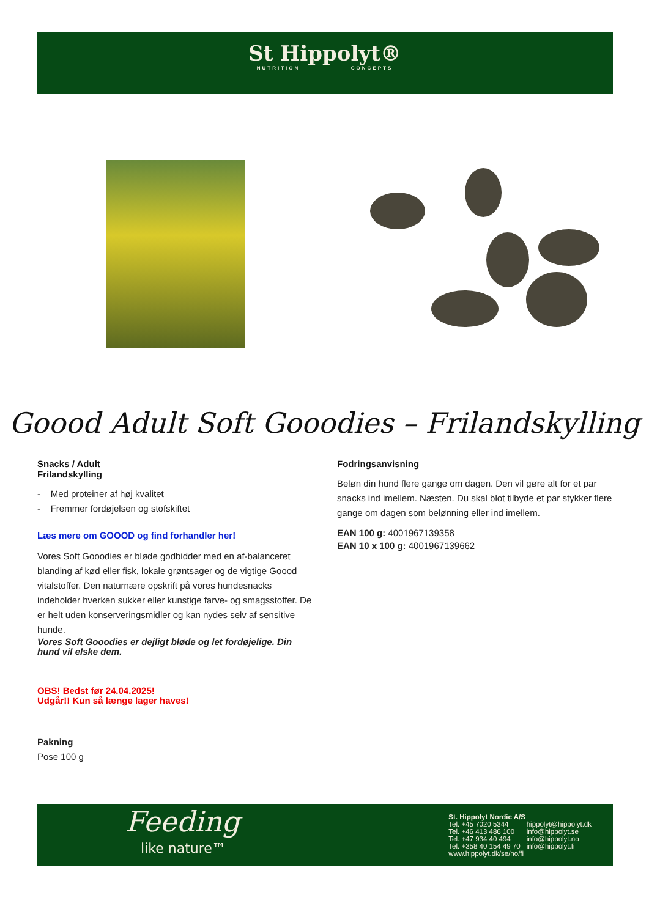St Hippolyt®
NUTRITION CONCEPTS
Goood Adult Soft Gooodies – Frilandskylling
Snacks / Adult
Frilandskylling
- Med proteiner af høj kvalitet
- Fremmer fordøjelsen og stofskiftet
Læs mere om GOOOD og find forhandler her!
Vores Soft Gooodies er bløde godbidder med en af-balanceret blanding af kød eller fisk, lokale grøntsager og de vigtige Goood vitalstoffer. Den naturnære opskrift på vores hundesnacks indeholder hverken sukker eller kunstige farve- og smagsstoffer. De er helt uden konserveringsmidler og kan nydes selv af sensitive hunde.
Vores Soft Gooodies er dejligt bløde og let fordøjelige. Din hund vil elske dem.
OBS! Bedst før 24.04.2025!
Udgår!! Kun så længe lager haves!
Pakning
Pose 100 g
Fodringsanvisning
Beløn din hund flere gange om dagen. Den vil gøre alt for et par snacks ind imellem. Næsten. Du skal blot tilbyde et par stykker flere gange om dagen som belønning eller ind imellem.
EAN 100 g: 4001967139358
EAN 10 x 100 g: 4001967139662
Feeding
like nature™
| St. Hippolyt Nordic A/S | |
| Tel. +45 7020 5344 | hippolyt@hippolyt.dk |
| Tel. +46 413 486 100 | info@hippolyt.se |
| Tel. +47 934 40 494 | info@hippolyt.no |
| Tel. +358 40 154 49 70 | info@hippolyt.fi |
| www.hippolyt.dk/se/no/fi | |